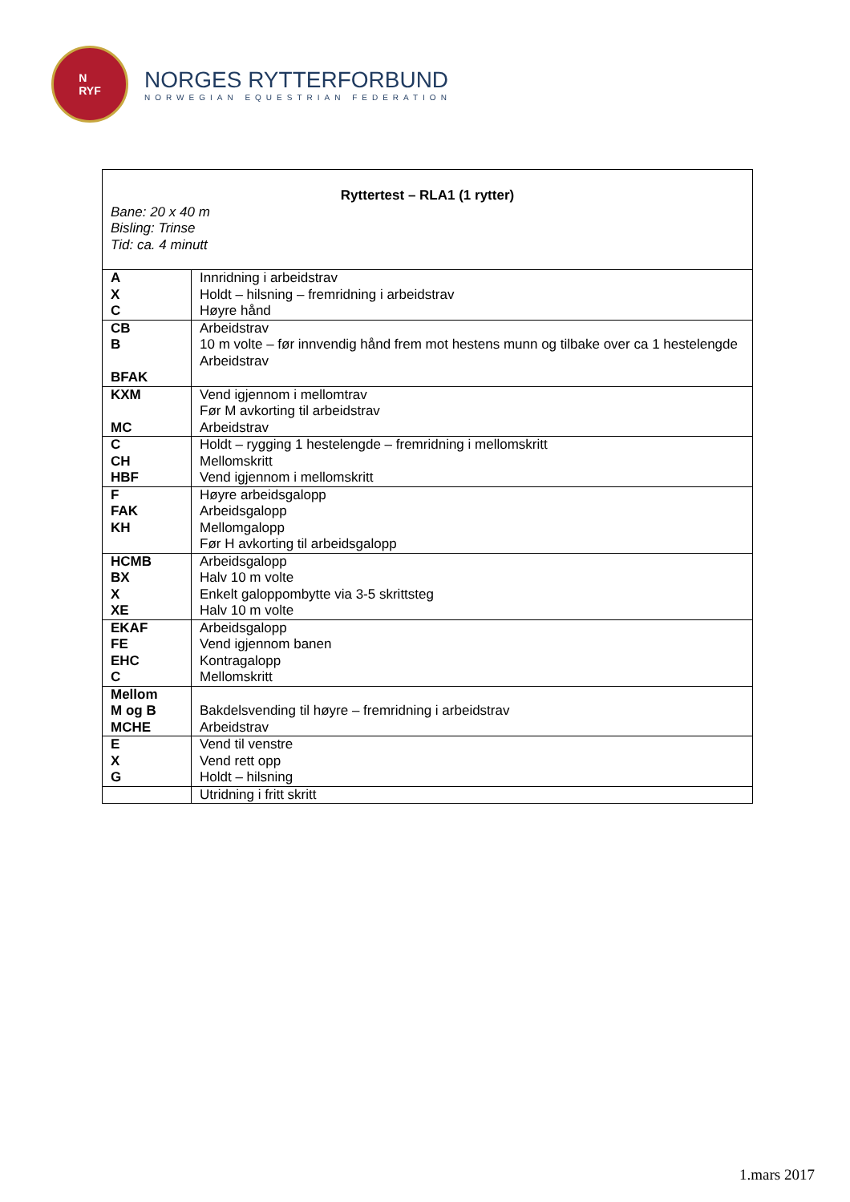N
RYF
NORGES RYTTERFORBUND
NORWEGIAN EQUESTRIAN FEDERATION
| Ryttertest – RLA1 (1 rytter) Bane: 20 x 40 m Bisling: Trinse Tid: ca. 4 minutt | |
| A X C | Innridning i arbeidstrav Holdt – hilsning – fremridning i arbeidstrav Høyre hånd |
| CB B BFAK | Arbeidstrav 10 m volte – før innvendig hånd frem mot hestens munn og tilbake over ca 1 hestelengde Arbeidstrav |
| KXM MC | Vend igjennom i mellomtrav Før M avkorting til arbeidstrav Arbeidstrav |
| C CH HBF | Holdt – rygging 1 hestelengde – fremridning i mellomskritt Mellomskritt Vend igjennom i mellomskritt |
| F FAK KH | Høyre arbeidsgalopp Arbeidsgalopp Mellomgalopp Før H avkorting til arbeidsgalopp |
| HCMB BX X XE | Arbeidsgalopp Halv 10 m volte Enkelt galoppombytte via 3-5 skrittsteg Halv 10 m volte |
| EKAF FE EHC C | Arbeidsgalopp Vend igjennom banen Kontragalopp Mellomskritt |
| Mellom M og B MCHE | Bakdelsvending til høyre – fremridning i arbeidstrav Arbeidstrav |
| E X G | Vend til venstre Vend rett opp Holdt – hilsning |
| | Utridning i fritt skritt |
1.mars 2017